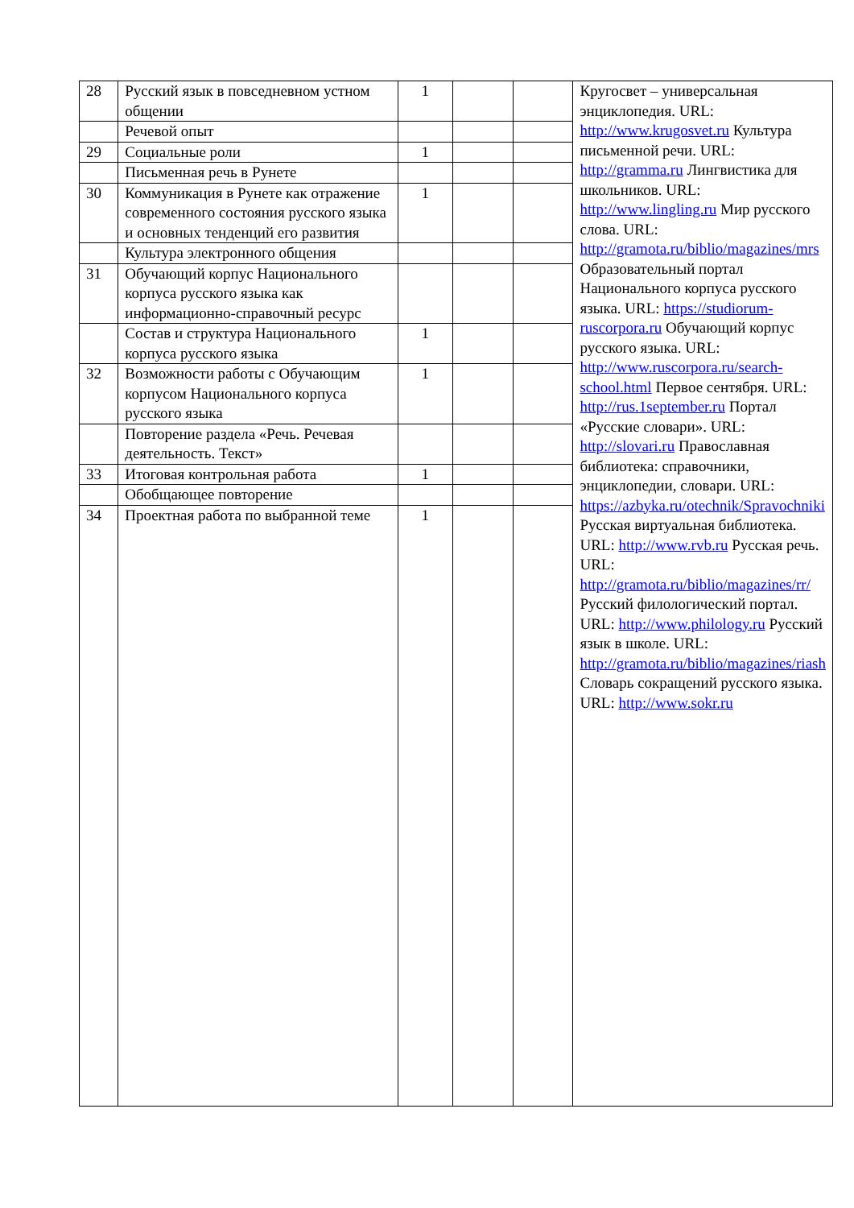| 28 | Русский язык в повседневном устном общении | 1 | | | Кругосвет – универсальная энциклопедия. URL: http://www.krugosvet.ru Культура письменной речи. URL: http://gramma.ru Лингвистика для школьников. URL: http://www.lingling.ru Мир русского слова. URL: http://gramota.ru/biblio/magazines/mrs Образовательный портал Национального корпуса русского языка. URL: https://studiorum-ruscorpora.ru Обучающий корпус русского языка. URL: http://www.ruscorpora.ru/search-school.html Первое сентября. URL: http://rus.1september.ru Портал «Русские словари». URL: http://slovari.ru Православная библиотека: справочники, энциклопедии, словари. URL: https://azbyka.ru/otechnik/Spravochniki Русская виртуальная библиотека. URL: http://www.rvb.ru Русская речь. URL: http://gramota.ru/biblio/magazines/rr/ Русский филологический портал. URL: http://www.philology.ru Русский язык в школе. URL: http://gramota.ru/biblio/magazines/riash Словарь сокращений русского языка. URL: http://www.sokr.ru |
| | Речевой опыт | | | | |
| 29 | Социальные роли | 1 | | | |
| | Письменная речь в Рунете | | | | |
| 30 | Коммуникация в Рунете как отражение современного состояния русского языка и основных тенденций его развития | 1 | | | |
| | Культура электронного общения | | | | |
| 31 | Обучающий корпус Национального корпуса русского языка как информационно-справочный ресурс | | | | |
| | Состав и структура Национального корпуса русского языка | 1 | | | |
| 32 | Возможности работы с Обучающим корпусом Национального корпуса русского языка | 1 | | | |
| | Повторение раздела «Речь. Речевая деятельность. Текст» | | | | |
| 33 | Итоговая контрольная работа | 1 | | | |
| | Обобщающее повторение | | | | |
| 34 | Проектная работа по выбранной теме | 1 | | | |